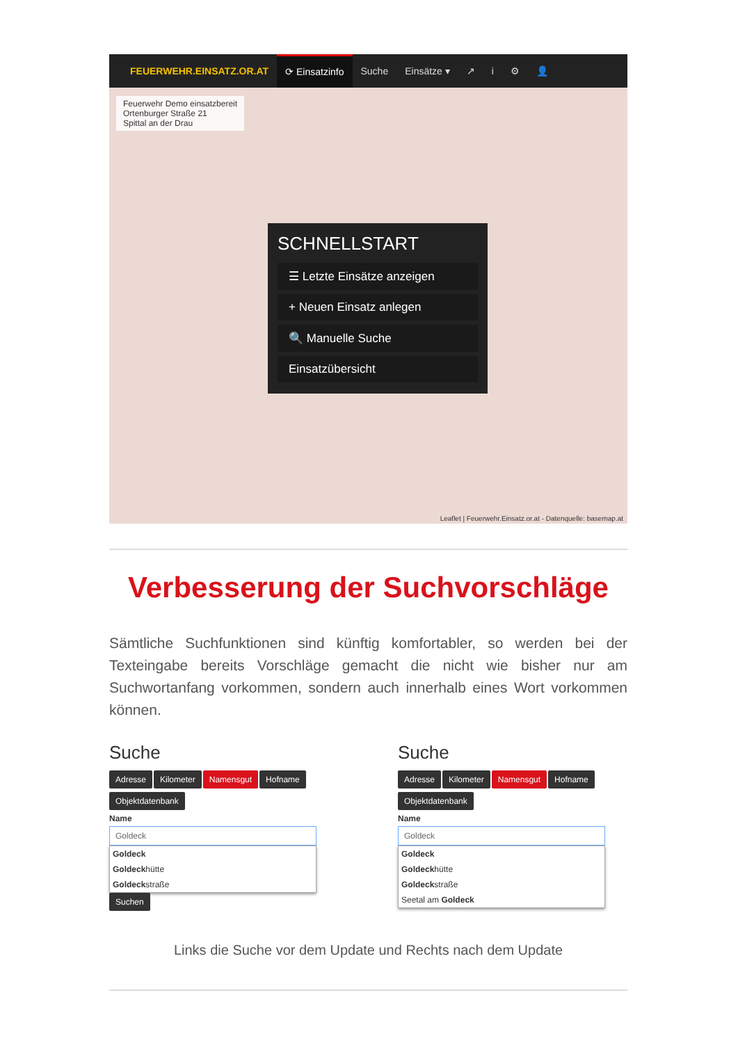FEUERWEHR.EINSATZ.OR.AT ⟳ Einsatzinfo Suche Einsätze ▾ ↗ i ⚙ 👤
Feuerwehr Demo einsatzbereit
Ortenburger Straße 21
Spittal an der Drau
SCHNELLSTART
☰ Letzte Einsätze anzeigen
+ Neuen Einsatz anlegen
🔍 Manuelle Suche
Einsatzübersicht
Leaflet | Feuerwehr.Einsatz.or.at - Datenquelle: basemap.at
Verbesserung der Suchvorschläge
Sämtliche Suchfunktionen sind künftig komfortabler, so werden bei der Texteingabe bereits Vorschläge gemacht die nicht wie bisher nur am Suchwortanfang vorkommen, sondern auch innerhalb eines Wort vorkommen können.
Suche
Adresse Kilometer Namensgut Hofname
Objektdatenbank
Name
Goldeck
Goldeck
Goldeckhütte
Goldeckstraße
Suchen
Suche
Adresse Kilometer Namensgut Hofname
Objektdatenbank
Name
Goldeck
Goldeck
Goldeckhütte
Goldeckstraße
Seetal am Goldeck
Links die Suche vor dem Update und Rechts nach dem Update